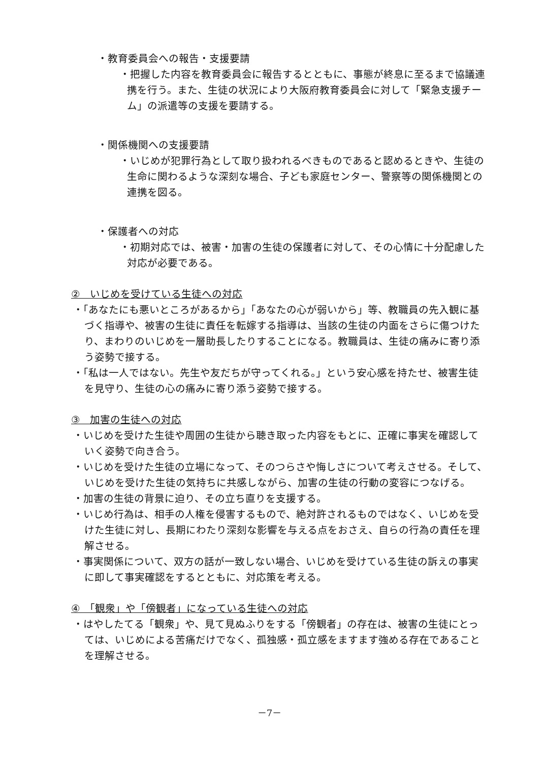・教育委員会への報告・支援要請
・把握した内容を教育委員会に報告するとともに、事態が終息に至るまで協議連携を行う。また、生徒の状況により大阪府教育委員会に対して「緊急支援チーム」の派遣等の支援を要請する。
・関係機関への支援要請
・いじめが犯罪行為として取り扱われるべきものであると認めるときや、生徒の生命に関わるような深刻な場合、子ども家庭センター、警察等の関係機関との連携を図る。
・保護者への対応
・初期対応では、被害・加害の生徒の保護者に対して、その心情に十分配慮した対応が必要である。
②　いじめを受けている生徒への対応
・「あなたにも悪いところがあるから」「あなたの心が弱いから」等、教職員の先入観に基づく指導や、被害の生徒に責任を転嫁する指導は、当該の生徒の内面をさらに傷つけたり、まわりのいじめを一層助長したりすることになる。教職員は、生徒の痛みに寄り添う姿勢で接する。
・「私は一人ではない。先生や友だちが守ってくれる。」という安心感を持たせ、被害生徒を見守り、生徒の心の痛みに寄り添う姿勢で接する。
③　加害の生徒への対応
・いじめを受けた生徒や周囲の生徒から聴き取った内容をもとに、正確に事実を確認していく姿勢で向き合う。
・いじめを受けた生徒の立場になって、そのつらさや悔しさについて考えさせる。そして、いじめを受けた生徒の気持ちに共感しながら、加害の生徒の行動の変容につなげる。
・加害の生徒の背景に迫り、その立ち直りを支援する。
・いじめ行為は、相手の人権を侵害するもので、絶対許されるものではなく、いじめを受けた生徒に対し、長期にわたり深刻な影響を与える点をおさえ、自らの行為の責任を理解させる。
・事実関係について、双方の話が一致しない場合、いじめを受けている生徒の訴えの事実に即して事実確認をするとともに、対応策を考える。
④　「観衆」や「傍観者」になっている生徒への対応
・はやしたてる「観衆」や、見て見ぬふりをする「傍観者」の存在は、被害の生徒にとっては、いじめによる苦痛だけでなく、孤独感・孤立感をますます強める存在であることを理解させる。
－7－